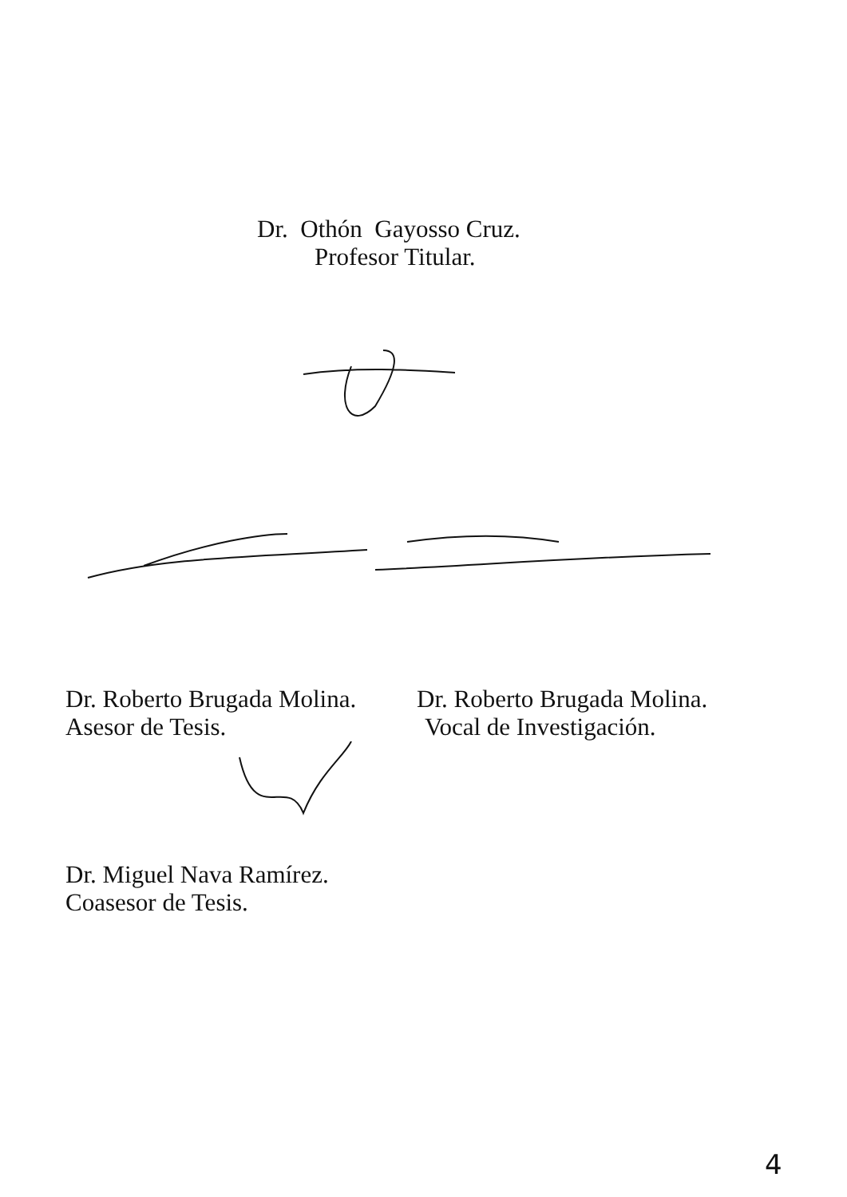Dr. Othón Gayosso Cruz.
Profesor Titular.
Dr. Roberto Brugada Molina.
Asesor de Tesis.
Dr. Roberto Brugada Molina.
Vocal de Investigación.
Dr. Miguel Nava Ramírez.
Coasesor de Tesis.
4